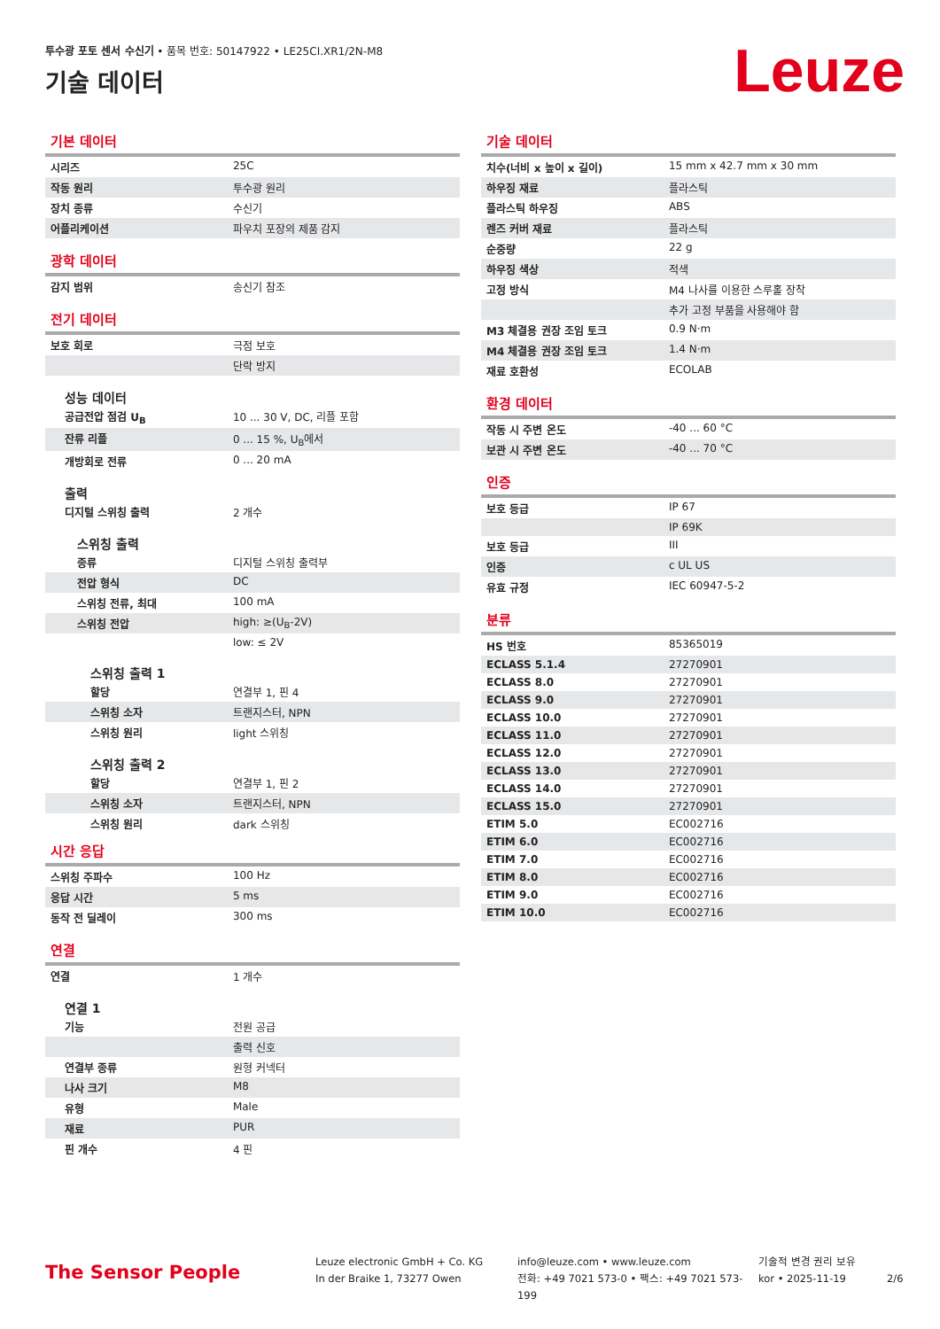투수광 포토 센서 수신기 • 품목 번호: 50147922 • LE25CI.XR1/2N-M8
기술 데이터 Leuze
기본 데이터
| 시리즈 | 25C |
| 작동 원리 | 투수광 원리 |
| 장치 종류 | 수신기 |
| 어플리케이션 | 파우치 포장의 제품 감지 |
광학 데이터
| 감지 범위 | 송신기 참조 |
전기 데이터
| 보호 회로 | 극점 보호 |
| | 단락 방지 |
성능 데이터
| 공급전압 점검 U<sub>B</sub> | 10 ... 30 V, DC, 리플 포함 |
| 잔류 리플 | 0 ... 15 %, U<sub>B</sub>에서 |
| 개방회로 전류 | 0 ... 20 mA |
출력
| 디지털 스위칭 출력 | 2 개수 |
스위칭 출력
| 종류 | 디지털 스위칭 출력부 |
| 전압 형식 | DC |
| 스위칭 전류, 최대 | 100 mA |
| 스위칭 전압 | high: ≥(U<sub>B</sub>-2V) |
| | low: ≤ 2V |
스위칭 출력 1
| 할당 | 연결부 1, 핀 4 |
| 스위칭 소자 | 트랜지스터, NPN |
| 스위칭 원리 | light 스위칭 |
스위칭 출력 2
| 할당 | 연결부 1, 핀 2 |
| 스위칭 소자 | 트랜지스터, NPN |
| 스위칭 원리 | dark 스위칭 |
시간 응답
| 스위칭 주파수 | 100 Hz |
| 응답 시간 | 5 ms |
| 동작 전 딜레이 | 300 ms |
연결
| 연결 | 1 개수 |
연결 1
| 기능 | 전원 공급 |
| | 출력 신호 |
| 연결부 종류 | 원형 커넥터 |
| 나사 크기 | M8 |
| 유형 | Male |
| 재료 | PUR |
| 핀 개수 | 4 핀 |
기술 데이터
| 치수(너비 x 높이 x 길이) | 15 mm x 42.7 mm x 30 mm |
| 하우징 재료 | 플라스틱 |
| 플라스틱 하우징 | ABS |
| 렌즈 커버 재료 | 플라스틱 |
| 순중량 | 22 g |
| 하우징 색상 | 적색 |
| 고정 방식 | M4 나사를 이용한 스루홀 장착 |
| | 추가 고정 부품을 사용해야 함 |
| M3 체결용 권장 조임 토크 | 0.9 N·m |
| M4 체결용 권장 조임 토크 | 1.4 N·m |
| 재료 호환성 | ECOLAB |
환경 데이터
| 작동 시 주변 온도 | -40 ... 60 °C |
| 보관 시 주변 온도 | -40 ... 70 °C |
인증
| 보호 등급 | IP 67 |
| | IP 69K |
| 보호 등급 | III |
| 인증 | c UL US |
| 유효 규정 | IEC 60947-5-2 |
분류
| HS 번호 | 85365019 |
| ECLASS 5.1.4 | 27270901 |
| ECLASS 8.0 | 27270901 |
| ECLASS 9.0 | 27270901 |
| ECLASS 10.0 | 27270901 |
| ECLASS 11.0 | 27270901 |
| ECLASS 12.0 | 27270901 |
| ECLASS 13.0 | 27270901 |
| ECLASS 14.0 | 27270901 |
| ECLASS 15.0 | 27270901 |
| ETIM 5.0 | EC002716 |
| ETIM 6.0 | EC002716 |
| ETIM 7.0 | EC002716 |
| ETIM 8.0 | EC002716 |
| ETIM 9.0 | EC002716 |
| ETIM 10.0 | EC002716 |
The Sensor People
Leuze electronic GmbH + Co. KG
In der Braike 1, 73277 Owen
info@leuze.com • www.leuze.com
전화: +49 7021 573-0 • 팩스: +49 7021 573-199
기술적 변경 권리 보유
kor • 2025-11-19
2/6